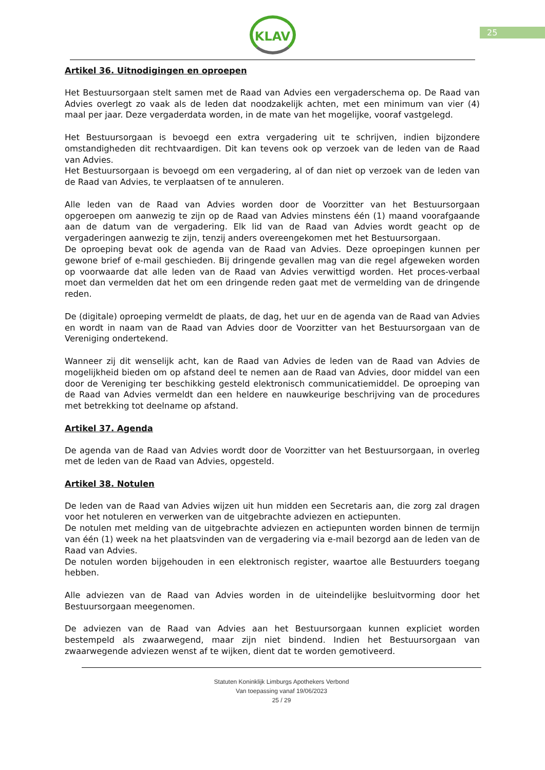25
KLAV
Artikel 36. Uitnodigingen en oproepen
Het Bestuursorgaan stelt samen met de Raad van Advies een vergaderschema op. De Raad van Advies overlegt zo vaak als de leden dat noodzakelijk achten, met een minimum van vier (4) maal per jaar. Deze vergaderdata worden, in de mate van het mogelijke, vooraf vastgelegd.
Het Bestuursorgaan is bevoegd een extra vergadering uit te schrijven, indien bijzondere omstandigheden dit rechtvaardigen. Dit kan tevens ook op verzoek van de leden van de Raad van Advies.
Het Bestuursorgaan is bevoegd om een vergadering, al of dan niet op verzoek van de leden van de Raad van Advies, te verplaatsen of te annuleren.
Alle leden van de Raad van Advies worden door de Voorzitter van het Bestuursorgaan opgeroepen om aanwezig te zijn op de Raad van Advies minstens één (1) maand voorafgaande aan de datum van de vergadering. Elk lid van de Raad van Advies wordt geacht op de vergaderingen aanwezig te zijn, tenzij anders overeengekomen met het Bestuursorgaan.
De oproeping bevat ook de agenda van de Raad van Advies. Deze oproepingen kunnen per gewone brief of e-mail geschieden. Bij dringende gevallen mag van die regel afgeweken worden op voorwaarde dat alle leden van de Raad van Advies verwittigd worden. Het proces-verbaal moet dan vermelden dat het om een dringende reden gaat met de vermelding van de dringende reden.
De (digitale) oproeping vermeldt de plaats, de dag, het uur en de agenda van de Raad van Advies en wordt in naam van de Raad van Advies door de Voorzitter van het Bestuursorgaan van de Vereniging ondertekend.
Wanneer zij dit wenselijk acht, kan de Raad van Advies de leden van de Raad van Advies de mogelijkheid bieden om op afstand deel te nemen aan de Raad van Advies, door middel van een door de Vereniging ter beschikking gesteld elektronisch communicatiemiddel. De oproeping van de Raad van Advies vermeldt dan een heldere en nauwkeurige beschrijving van de procedures met betrekking tot deelname op afstand.
Artikel 37. Agenda
De agenda van de Raad van Advies wordt door de Voorzitter van het Bestuursorgaan, in overleg met de leden van de Raad van Advies, opgesteld.
Artikel 38. Notulen
De leden van de Raad van Advies wijzen uit hun midden een Secretaris aan, die zorg zal dragen voor het notuleren en verwerken van de uitgebrachte adviezen en actiepunten.
De notulen met melding van de uitgebrachte adviezen en actiepunten worden binnen de termijn van één (1) week na het plaatsvinden van de vergadering via e-mail bezorgd aan de leden van de Raad van Advies.
De notulen worden bijgehouden in een elektronisch register, waartoe alle Bestuurders toegang hebben.
Alle adviezen van de Raad van Advies worden in de uiteindelijke besluitvorming door het Bestuursorgaan meegenomen.
De adviezen van de Raad van Advies aan het Bestuursorgaan kunnen expliciet worden bestempeld als zwaarwegend, maar zijn niet bindend. Indien het Bestuursorgaan van zwaarwegende adviezen wenst af te wijken, dient dat te worden gemotiveerd.
Statuten Koninklijk Limburgs Apothekers Verbond
Van toepassing vanaf 19/06/2023
25 / 29